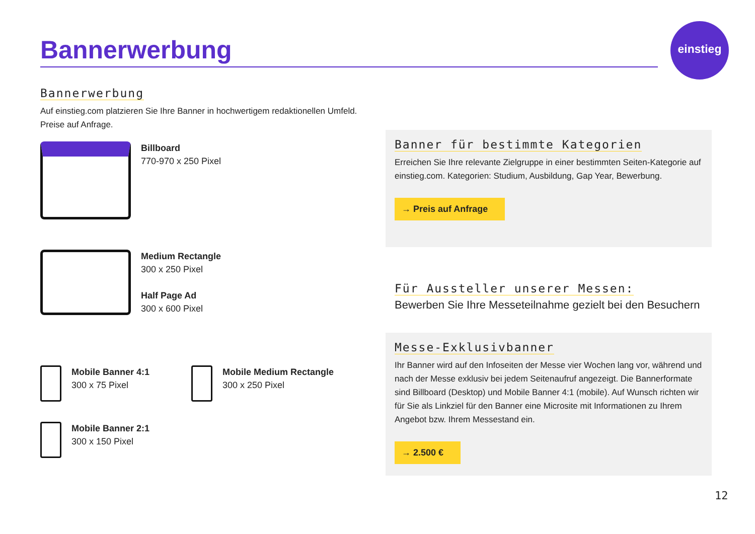Bannerwerbung
einstieg
Bannerwerbung
Auf einstieg.com platzieren Sie Ihre Banner in hochwertigem redaktionellen Umfeld. Preise auf Anfrage.
Billboard
770-970 x 250 Pixel
Medium Rectangle
300 x 250 Pixel
Half Page Ad
300 x 600 Pixel
Mobile Banner 4:1
300 x 75 Pixel
Mobile Banner 2:1
300 x 150 Pixel
Mobile Medium Rectangle
300 x 250 Pixel
Banner für bestimmte Kategorien
Erreichen Sie Ihre relevante Zielgruppe in einer bestimmten Seiten-Kategorie auf einstieg.com. Kategorien: Studium, Ausbildung, Gap Year, Bewerbung.
→ Preis auf Anfrage
Für Aussteller unserer Messen:
Bewerben Sie Ihre Messeteilnahme gezielt bei den Besuchern
Messe-Exklusivbanner
Ihr Banner wird auf den Infoseiten der Messe vier Wochen lang vor, während und nach der Messe exklusiv bei jedem Seitenaufruf angezeigt. Die Bannerformate sind Billboard (Desktop) und Mobile Banner 4:1 (mobile). Auf Wunsch richten wir für Sie als Linkziel für den Banner eine Microsite mit Informationen zu Ihrem Angebot bzw. Ihrem Messestand ein.
→ 2.500 €
12